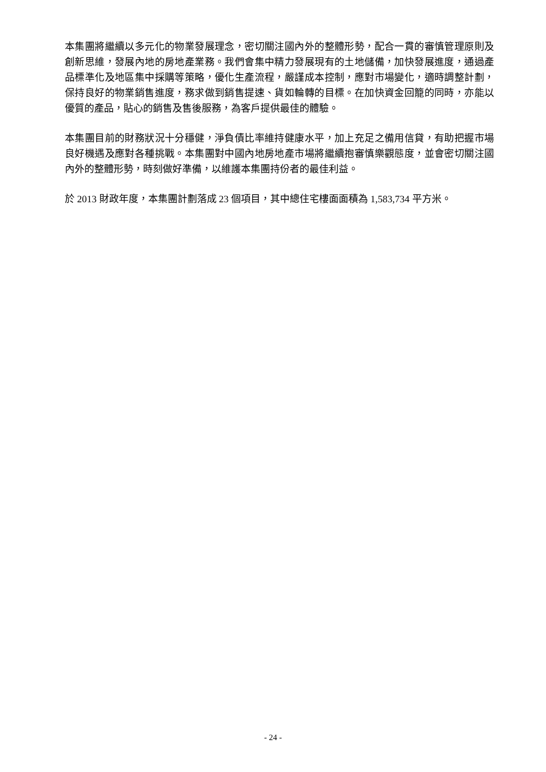本集團將繼續以多元化的物業發展理念，密切關注國內外的整體形勢，配合一貫的審慎管理原則及創新思維，發展內地的房地產業務。我們會集中精力發展現有的土地儲備，加快發展進度，通過產品標準化及地區集中採購等策略，優化生產流程，嚴謹成本控制，應對市場變化，適時調整計劃，保持良好的物業銷售進度，務求做到銷售提速、貨如輪轉的目標。在加快資金回籠的同時，亦能以優質的產品，貼心的銷售及售後服務，為客戶提供最佳的體驗。
本集團目前的財務狀況十分穩健，淨負債比率維持健康水平，加上充足之備用信貸，有助把握市場良好機遇及應對各種挑戰。本集團對中國內地房地產市場將繼續抱審慎樂觀態度，並會密切關注國內外的整體形勢，時刻做好準備，以維護本集團持份者的最佳利益。
於 2013 財政年度，本集團計劃落成 23 個項目，其中總住宅樓面面積為 1,583,734 平方米。
- 24 -